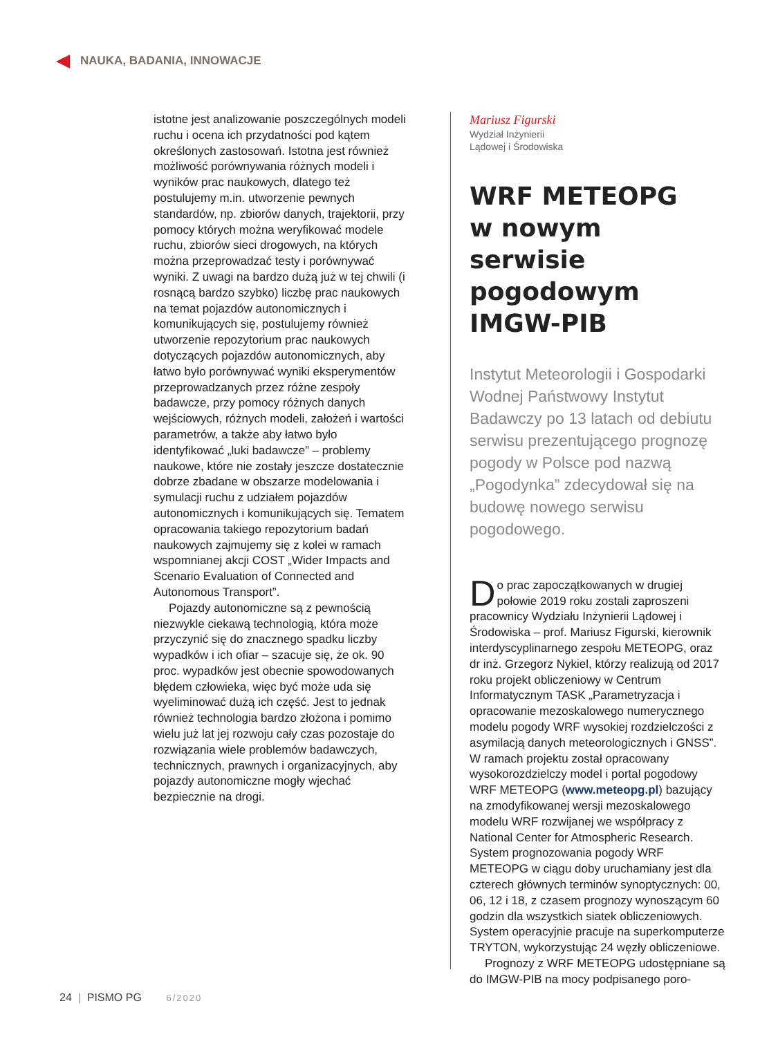NAUKA, BADANIA, INNOWACJE
istotne jest analizowanie poszczególnych modeli ruchu i ocena ich przydatności pod kątem określonych zastosowań. Istotna jest również możliwość porównywania różnych modeli i wyników prac naukowych, dlatego też postulujemy m.in. utworzenie pewnych standardów, np. zbiorów danych, trajektorii, przy pomocy których można weryfikować modele ruchu, zbiorów sieci drogowych, na których można przeprowadzać testy i porównywać wyniki. Z uwagi na bardzo dużą już w tej chwili (i rosnącą bardzo szybko) liczbę prac naukowych na temat pojazdów autonomicznych i komunikujących się, postulujemy również utworzenie repozytorium prac naukowych dotyczących pojazdów autonomicznych, aby łatwo było porównywać wyniki eksperymentów przeprowadzanych przez różne zespoły badawcze, przy pomocy różnych danych wejściowych, różnych modeli, założeń i wartości parametrów, a także aby łatwo było identyfikować „luki badawcze” – problemy naukowe, które nie zostały jeszcze dostatecznie dobrze zbadane w obszarze modelowania i symulacji ruchu z udziałem pojazdów autonomicznych i komunikujących się. Tematem opracowania takiego repozytorium badań naukowych zajmujemy się z kolei w ramach wspomnianej akcji COST „Wider Impacts and Scenario Evaluation of Connected and Autonomous Transport”.
Pojazdy autonomiczne są z pewnością niezwykle ciekawą technologią, która może przyczynić się do znacznego spadku liczby wypadków i ich ofiar – szacuje się, że ok. 90 proc. wypadków jest obecnie spowodowanych błędem człowieka, więc być może uda się wyeliminować dużą ich część. Jest to jednak również technologia bardzo złożona i pomimo wielu już lat jej rozwoju cały czas pozostaje do rozwiązania wiele problemów badawczych, technicznych, prawnych i organizacyjnych, aby pojazdy autonomiczne mogły wjechać bezpiecznie na drogi.
Mariusz Figurski
Wydział Inżynierii
Lądowej i Środowiska
WRF METEOPG
w nowym serwisie pogodowym IMGW-PIB
Instytut Meteorologii i Gospodarki Wodnej Państwowy Instytut Badawczy po 13 latach od debiutu serwisu prezentującego prognozę pogody w Polsce pod nazwą „Pogodynka” zdecydował się na budowę nowego serwisu pogodowego.
Do prac zapoczątkowanych w drugiej połowie 2019 roku zostali zaproszeni pracownicy Wydziału Inżynierii Lądowej i Środowiska – prof. Mariusz Figurski, kierownik interdyscyplinarnego zespołu METEOPG, oraz dr inż. Grzegorz Nykiel, którzy realizują od 2017 roku projekt obliczeniowy w Centrum Informatycznym TASK „Parametryzacja i opracowanie mezoskalowego numerycznego modelu pogody WRF wysokiej rozdzielczości z asymilacją danych meteorologicznych i GNSS”. W ramach projektu został opracowany wysokorozdzielczy model i portal pogodowy WRF METEOPG (www.meteopg.pl) bazujący na zmodyfikowanej wersji mezoskalowego modelu WRF rozwijanej we współpracy z National Center for Atmospheric Research. System prognozowania pogody WRF METEOPG w ciągu doby uruchamiany jest dla czterech głównych terminów synoptycznych: 00, 06, 12 i 18, z czasem prognozy wynoszącym 60 godzin dla wszystkich siatek obliczeniowych. System operacyjnie pracuje na superkomputerze TRYTON, wykorzystując 24 węzły obliczeniowe.
Prognozy z WRF METEOPG udostępniane są do IMGW-PIB na mocy podpisanego poro-
24 | PISMO PG 6/2020